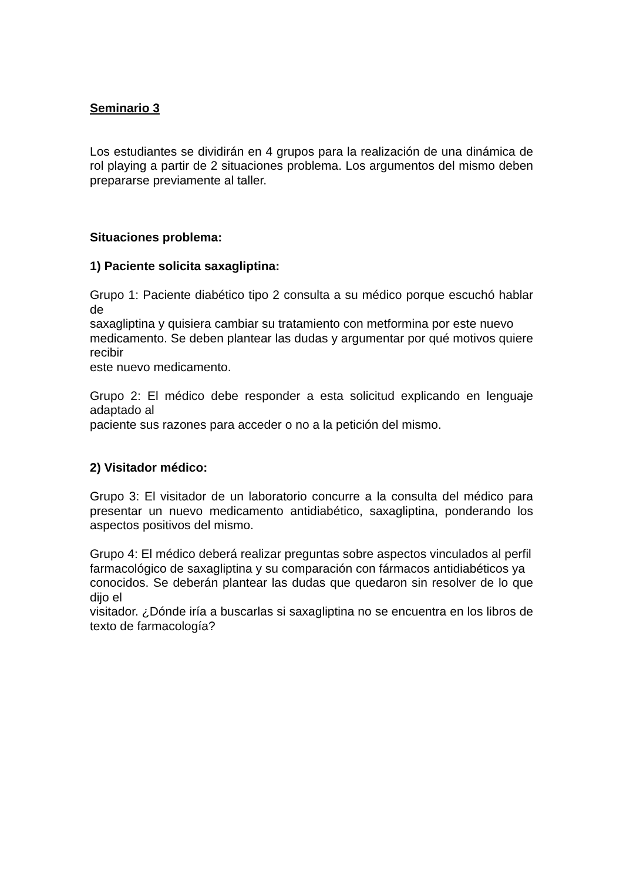Seminario 3
Los estudiantes se dividirán en 4 grupos para la realización de una dinámica de rol playing a partir de 2 situaciones problema. Los argumentos del mismo deben prepararse previamente al taller.
Situaciones problema:
1) Paciente solicita saxagliptina:
Grupo 1: Paciente diabético tipo 2 consulta a su médico porque escuchó hablar de
saxagliptina y quisiera cambiar su tratamiento con metformina por este nuevo
medicamento. Se deben plantear las dudas y argumentar por qué motivos quiere recibir
este nuevo medicamento.
Grupo 2: El médico debe responder a esta solicitud explicando en lenguaje adaptado al
paciente sus razones para acceder o no a la petición del mismo.
2) Visitador médico:
Grupo 3: El visitador de un laboratorio concurre a la consulta del médico para presentar un nuevo medicamento antidiabético, saxagliptina, ponderando los aspectos positivos del mismo.
Grupo 4: El médico deberá realizar preguntas sobre aspectos vinculados al perfil
farmacológico de saxagliptina y su comparación con fármacos antidiabéticos ya
conocidos. Se deberán plantear las dudas que quedaron sin resolver de lo que dijo el
visitador. ¿Dónde iría a buscarlas si saxagliptina no se encuentra en los libros de texto de farmacología?